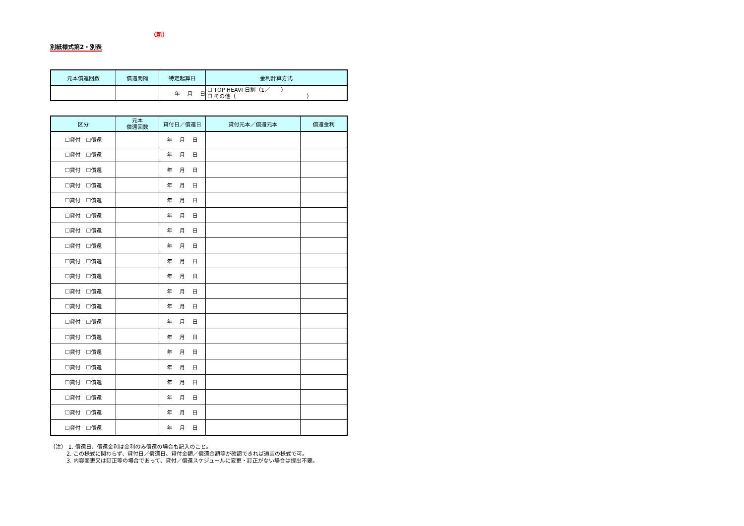（新）
別紙様式第2・別表
| 元本償還回数 | 償還間隔 | 特定起算日 | 金利計算方式 |
| --- | --- | --- | --- |
| | | 年 月 日 | ☐ TOP HEAVI 日割（1／ ） ☐ その他（ ） |
| 区分 | 元本 償還回数 | 貸付日／償還日 | 貸付元本／償還元本 | 償還金利 |
| --- | --- | --- | --- | --- |
| ☐貸付 ☐償還 | | 年 月 日 | | |
| ☐貸付 ☐償還 | | 年 月 日 | | |
| ☐貸付 ☐償還 | | 年 月 日 | | |
| ☐貸付 ☐償還 | | 年 月 日 | | |
| ☐貸付 ☐償還 | | 年 月 日 | | |
| ☐貸付 ☐償還 | | 年 月 日 | | |
| ☐貸付 ☐償還 | | 年 月 日 | | |
| ☐貸付 ☐償還 | | 年 月 日 | | |
| ☐貸付 ☐償還 | | 年 月 日 | | |
| ☐貸付 ☐償還 | | 年 月 日 | | |
| ☐貸付 ☐償還 | | 年 月 日 | | |
| ☐貸付 ☐償還 | | 年 月 日 | | |
| ☐貸付 ☐償還 | | 年 月 日 | | |
| ☐貸付 ☐償還 | | 年 月 日 | | |
| ☐貸付 ☐償還 | | 年 月 日 | | |
| ☐貸付 ☐償還 | | 年 月 日 | | |
| ☐貸付 ☐償還 | | 年 月 日 | | |
| ☐貸付 ☐償還 | | 年 月 日 | | |
| ☐貸付 ☐償還 | | 年 月 日 | | |
| ☐貸付 ☐償還 | | 年 月 日 | | |
（注） 1. 償還日、償還金利は金利のみ償還の場合も記入のこと。
　　　2. この様式に関わらず、貸付日／償還日、貸付金額／償還金額等が確認できれば適宜の様式で可。
　　　3. 内容変更又は訂正等の場合であって、貸付／償還スケジュールに変更・訂正がない場合は提出不要。